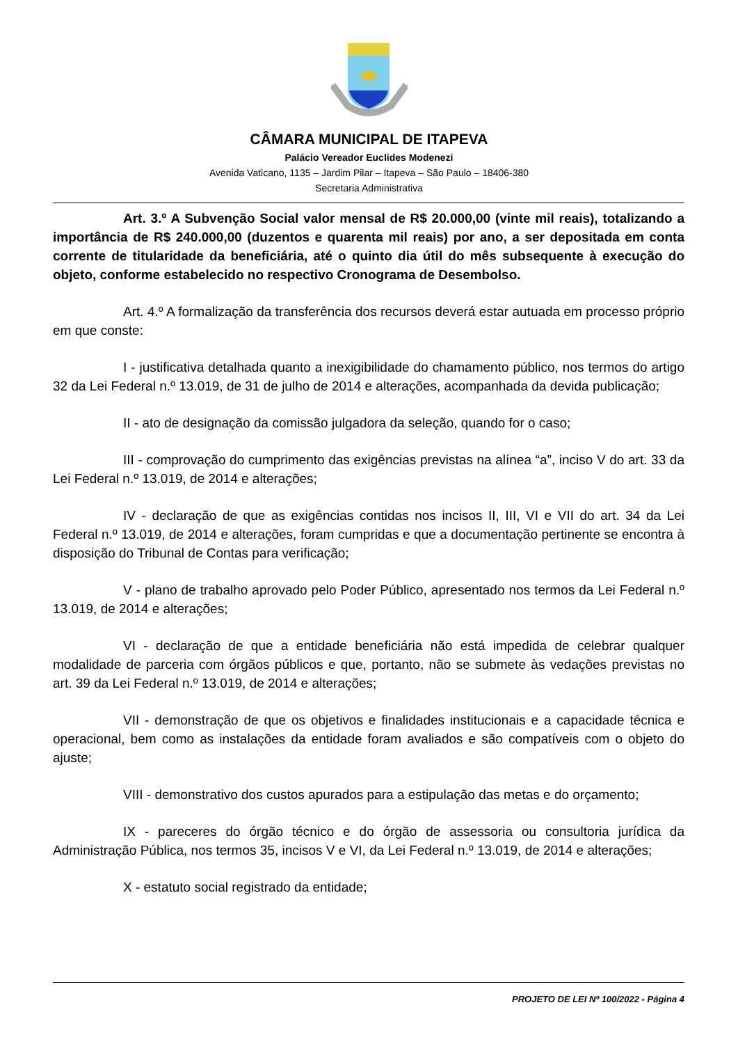CÂMARA MUNICIPAL DE ITAPEVA
Palácio Vereador Euclides Modenezi
Avenida Vaticano, 1135 – Jardim Pilar – Itapeva – São Paulo – 18406-380
Secretaria Administrativa
Art. 3.º A Subvenção Social valor mensal de R$ 20.000,00 (vinte mil reais), totalizando a importância de R$ 240.000,00 (duzentos e quarenta mil reais) por ano, a ser depositada em conta corrente de titularidade da beneficiária, até o quinto dia útil do mês subsequente à execução do objeto, conforme estabelecido no respectivo Cronograma de Desembolso.
Art. 4.º A formalização da transferência dos recursos deverá estar autuada em processo próprio em que conste:
I - justificativa detalhada quanto a inexigibilidade do chamamento público, nos termos do artigo 32 da Lei Federal n.º 13.019, de 31 de julho de 2014 e alterações, acompanhada da devida publicação;
II - ato de designação da comissão julgadora da seleção, quando for o caso;
III - comprovação do cumprimento das exigências previstas na alínea “a”, inciso V do art. 33 da Lei Federal n.º 13.019, de 2014 e alterações;
IV - declaração de que as exigências contidas nos incisos II, III, VI e VII do art. 34 da Lei Federal n.º 13.019, de 2014 e alterações, foram cumpridas e que a documentação pertinente se encontra à disposição do Tribunal de Contas para verificação;
V - plano de trabalho aprovado pelo Poder Público, apresentado nos termos da Lei Federal n.º 13.019, de 2014 e alterações;
VI - declaração de que a entidade beneficiária não está impedida de celebrar qualquer modalidade de parceria com órgãos públicos e que, portanto, não se submete às vedações previstas no art. 39 da Lei Federal n.º 13.019, de 2014 e alterações;
VII - demonstração de que os objetivos e finalidades institucionais e a capacidade técnica e operacional, bem como as instalações da entidade foram avaliados e são compatíveis com o objeto do ajuste;
VIII - demonstrativo dos custos apurados para a estipulação das metas e do orçamento;
IX - pareceres do órgão técnico e do órgão de assessoria ou consultoria jurídica da Administração Pública, nos termos 35, incisos V e VI, da Lei Federal n.º 13.019, de 2014 e alterações;
X - estatuto social registrado da entidade;
PROJETO DE LEI Nº 100/2022 - Página 4